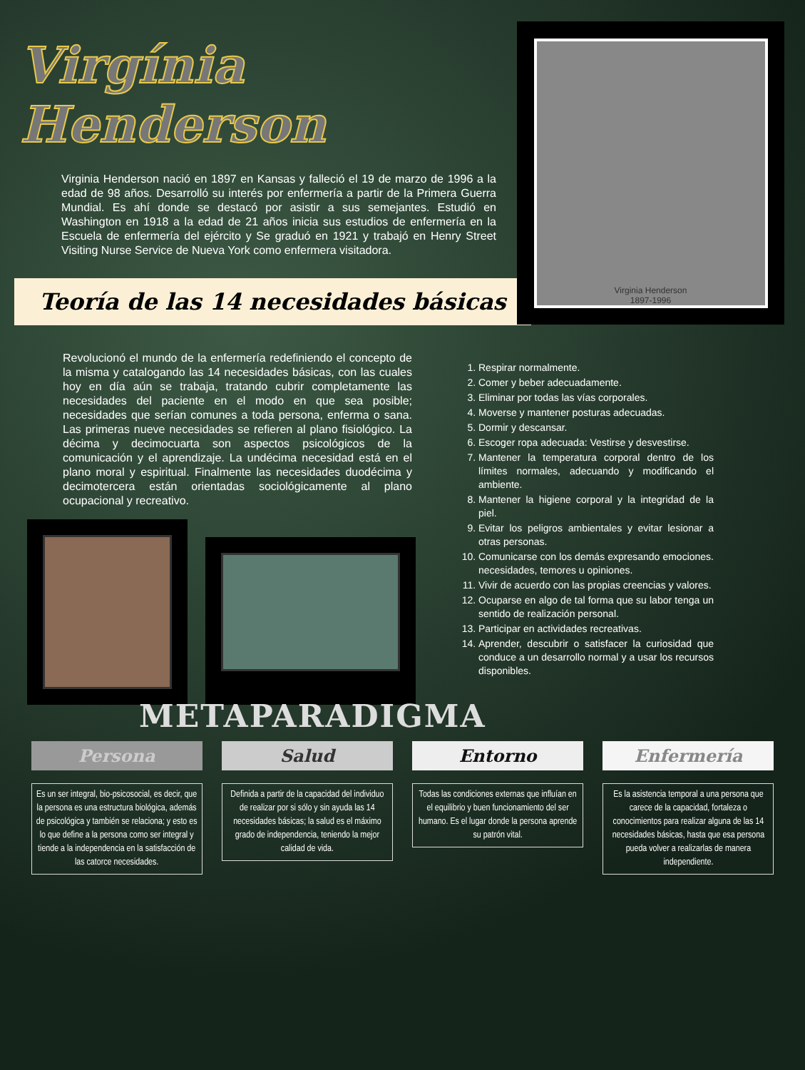Virgínia Henderson
Virginia Henderson nació en 1897 en Kansas y falleció el 19 de marzo de 1996 a la edad de 98 años. Desarrolló su interés por enfermería a partir de la Primera Guerra Mundial. Es ahí donde se destacó por asistir a sus semejantes. Estudió en Washington en 1918 a la edad de 21 años inicia sus estudios de enfermería en la Escuela de enfermería del ejército y Se graduó en 1921 y trabajó en Henry Street Visiting Nurse Service de Nueva York como enfermera visitadora.
Virginia Henderson
1897-1996
Teoría de las 14 necesidades básicas
Revolucionó el mundo de la enfermería redefiniendo el concepto de la misma y catalogando las 14 necesidades básicas, con las cuales hoy en día aún se trabaja, tratando cubrir completamente las necesidades del paciente en el modo en que sea posible; necesidades que serían comunes a toda persona, enferma o sana. Las primeras nueve necesidades se refieren al plano fisiológico. La décima y decimocuarta son aspectos psicológicos de la comunicación y el aprendizaje. La undécima necesidad está en el plano moral y espiritual. Finalmente las necesidades duodécima y decimotercera están orientadas sociológicamente al plano ocupacional y recreativo.
1. Respirar normalmente.
2. Comer y beber adecuadamente.
3. Eliminar por todas las vías corporales.
4. Moverse y mantener posturas adecuadas.
5. Dormir y descansar.
6. Escoger ropa adecuada: Vestirse y desvestirse.
7. Mantener la temperatura corporal dentro de los límites normales, adecuando y modificando el ambiente.
8. Mantener la higiene corporal y la integridad de la piel.
9. Evitar los peligros ambientales y evitar lesionar a otras personas.
10. Comunicarse con los demás expresando emociones. necesidades, temores u opiniones.
11. Vivir de acuerdo con las propias creencias y valores.
12. Ocuparse en algo de tal forma que su labor tenga un sentido de realización personal.
13. Participar en actividades recreativas.
14. Aprender, descubrir o satisfacer la curiosidad que conduce a un desarrollo normal y a usar los recursos disponibles.
METAPARADIGMA
Persona
Es un ser integral, bio-psicosocial, es decir, que la persona es una estructura biológica, además de psicológica y también se relaciona; y esto es lo que define a la persona como ser integral y tiende a la independencia en la satisfacción de las catorce necesidades.
Salud
Definida a partir de la capacidad del individuo de realizar por si sólo y sin ayuda las 14 necesidades básicas; la salud es el máximo grado de independencia, teniendo la mejor calidad de vida.
Entorno
Todas las condiciones externas que influían en el equilibrio y buen funcionamiento del ser humano. Es el lugar donde la persona aprende su patrón vital.
Enfermería
Es la asistencia temporal a una persona que carece de la capacidad, fortaleza o conocimientos para realizar alguna de las 14 necesidades básicas, hasta que esa persona pueda volver a realizarlas de manera independiente.